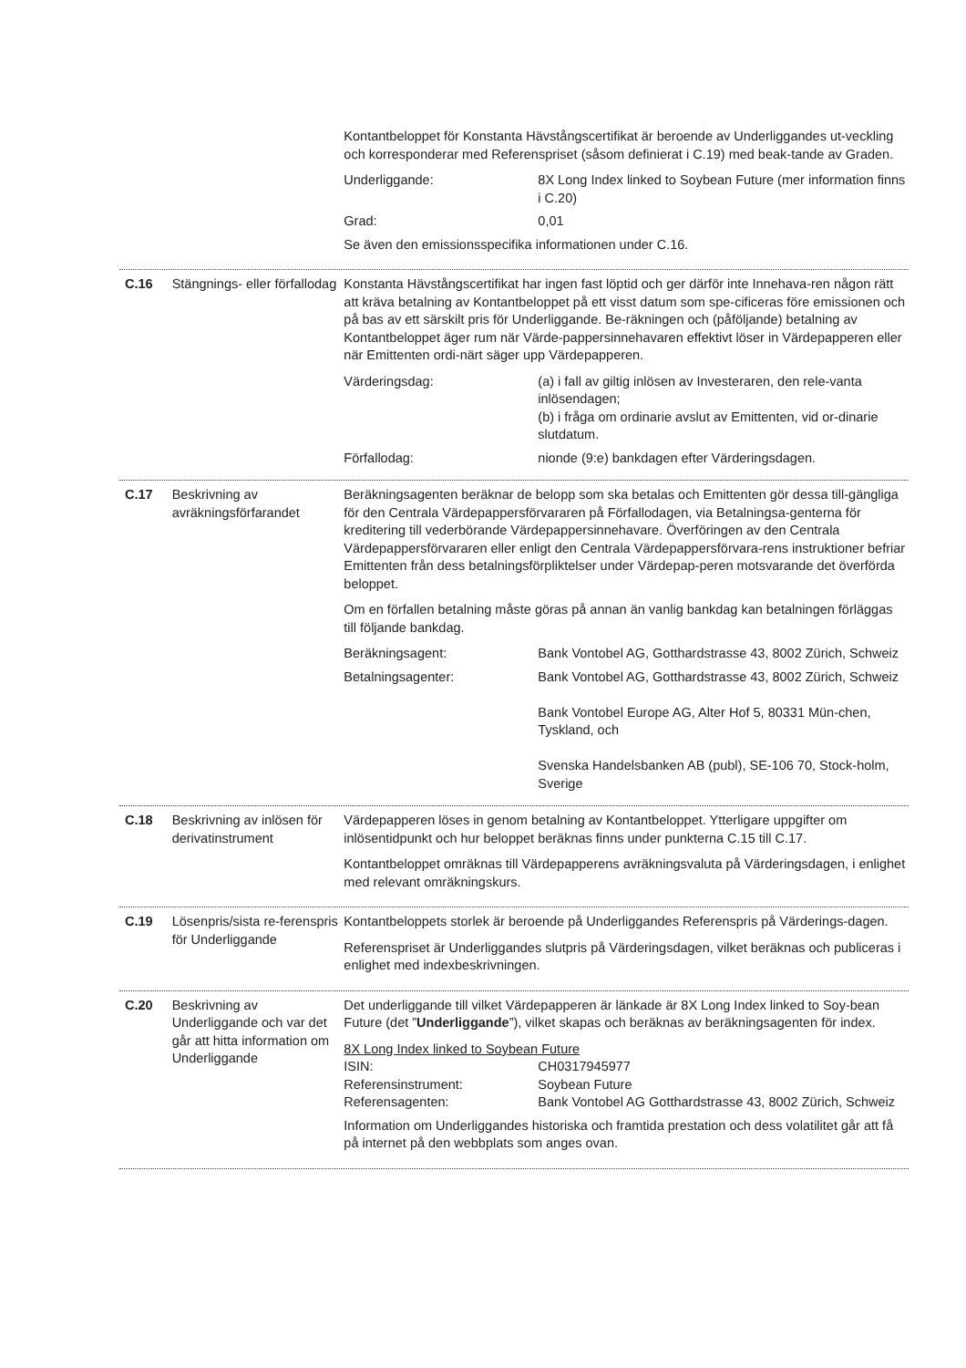Kontantbeloppet för Konstanta Hävstångscertifikat är beroende av Underliggandes ut-veckling och korresponderar med Referenspriset (såsom definierat i C.19) med beak-tande av Graden.
Underliggande: 8X Long Index linked to Soybean Future (mer information finns i C.20)
Grad: 0,01
Se även den emissionsspecifika informationen under C.16.
C.16 Stängnings- eller förfallodag
Konstanta Hävstångscertifikat har ingen fast löptid och ger därför inte Innehava-ren någon rätt att kräva betalning av Kontantbeloppet på ett visst datum som spe-cificeras före emissionen och på bas av ett särskilt pris för Underliggande. Be-räkningen och (påföljande) betalning av Kontantbeloppet äger rum när Värde-pappersinnehavaren effektivt löser in Värdepapperen eller när Emittenten ordi-närt säger upp Värdepapperen.
Värderingsdag: (a) i fall av giltig inlösen av Investeraren, den rele-vanta inlösendagen;
(b) i fråga om ordinarie avslut av Emittenten, vid or-dinarie slutdatum.
Förfallodag: nionde (9:e) bankdagen efter Värderingsdagen.
C.17 Beskrivning av avräkningsförfarandet
Beräkningsagenten beräknar de belopp som ska betalas och Emittenten gör dessa till-gängliga för den Centrala Värdepappersförvararen på Förfallodagen, via Betalningsa-genterna för kreditering till vederbörande Värdepappersinnehavare. Överföringen av den Centrala Värdepappersförvararen eller enligt den Centrala Värdepappersförvara-rens instruktioner befriar Emittenten från dess betalningsförpliktelser under Värdepap-peren motsvarande det överförda beloppet.
Om en förfallen betalning måste göras på annan än vanlig bankdag kan betalningen förläggas till följande bankdag.
Beräkningsagent: Bank Vontobel AG, Gotthardstrasse 43, 8002 Zürich, Schweiz
Betalningsagenter: Bank Vontobel AG, Gotthardstrasse 43, 8002 Zürich, Schweiz
Bank Vontobel Europe AG, Alter Hof 5, 80331 Mün-chen, Tyskland, och
Svenska Handelsbanken AB (publ), SE-106 70, Stock-holm, Sverige
C.18 Beskrivning av inlösen för derivatinstrument
Värdepapperen löses in genom betalning av Kontantbeloppet. Ytterligare uppgifter om inlösentidpunkt och hur beloppet beräknas finns under punkterna C.15 till C.17.
Kontantbeloppet omräknas till Värdepapperens avräkningsvaluta på Värderingsdagen, i enlighet med relevant omräkningskurs.
C.19 Lösenpris/sista re-ferenspris för Underliggande
Kontantbeloppets storlek är beroende på Underliggandes Referenspris på Värderings-dagen.
Referenspriset är Underliggandes slutpris på Värderingsdagen, vilket beräknas och publiceras i enlighet med indexbeskrivningen.
C.20 Beskrivning av Underliggande och var det går att hitta information om Underliggande
Det underliggande till vilket Värdepapperen är länkade är 8X Long Index linked to Soy-bean Future (det ”Underliggande”), vilket skapas och beräknas av beräkningsagenten för index.
8X Long Index linked to Soybean Future
ISIN: CH0317945977
Referensinstrument: Soybean Future
Referensagenten: Bank Vontobel AG Gotthardstrasse 43, 8002 Zürich, Schweiz
Information om Underliggandes historiska och framtida prestation och dess volatilitet går att få på internet på den webbplats som anges ovan.